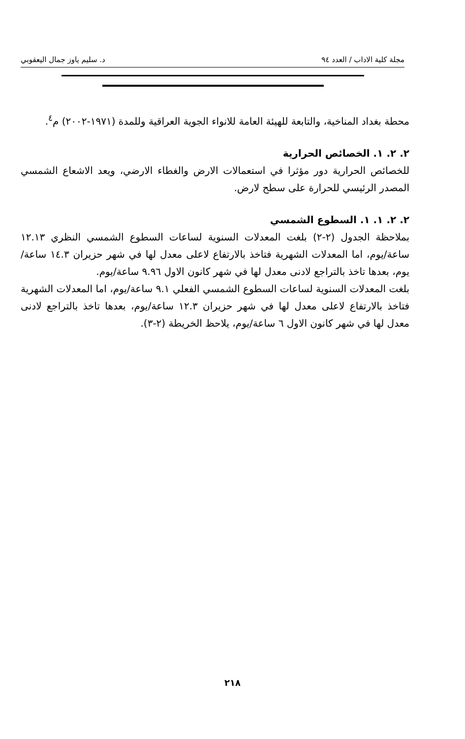مجلة كلية الاداب / العدد ٩٤ د. سليم ياوز جمال اليعقوبي
محطة بغداد المناخية، والتابعة للهيئة العامة للانواء الجوية العراقية وللمدة (١٩٧١-٢٠٠٢) م<sup>٤</sup>.
٢. ٢. ١. الخصائص الحرارية
للخصائص الحرارية دور مؤثرا في استعمالات الارض والغطاء الارضي، ويعد الاشعاع الشمسي المصدر الرئيسي للحرارة على سطح لارض.
٢. ٢. ١. ١. السطوع الشمسي
بملاحظة الجدول (٢-٢) بلغت المعدلات السنوية لساعات السطوع الشمسي النظري ١٢.١٣ ساعة/يوم، اما المعدلات الشهرية فتاخذ بالارتفاع لاعلى معدل لها في شهر حزيران ١٤.٣ ساعة/يوم، بعدها تاخذ بالتراجع لادنى معدل لها في شهر كانون الاول ٩.٩٦ ساعة/يوم.
بلغت المعدلات السنوية لساعات السطوع الشمسي الفعلي ٩.١ ساعة/يوم، اما المعدلات الشهرية فتاخذ بالارتفاع لاعلى معدل لها في شهر حزيران ١٢.٣ ساعة/يوم، بعدها تاخذ بالتراجع لادنى معدل لها في شهر كانون الاول ٦ ساعة/يوم، يلاحظ الخريطة (٢-٣).
٢١٨